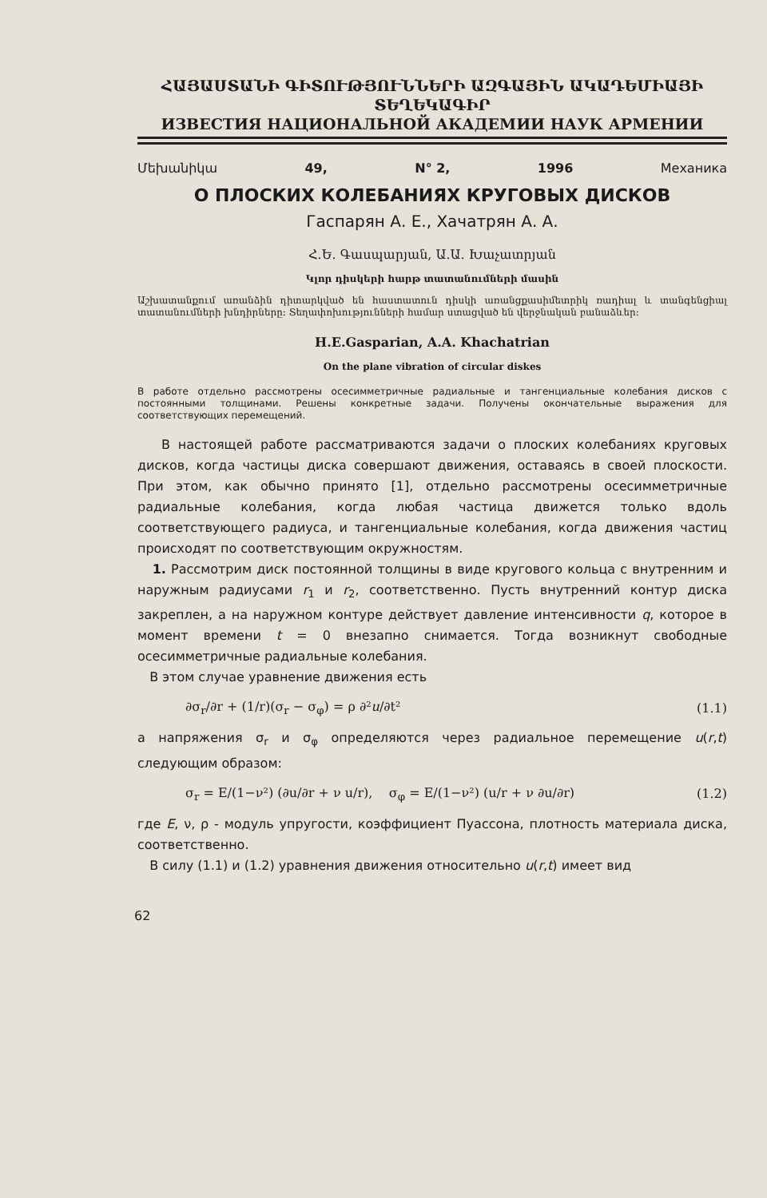ՀԱՅԱՍՏԱՆԻ ԳԻՏՈՒԹՅՈՒՆՆԵՐԻ ԱԶԳԱՅԻՆ ԱԿԱԴԵՄԻԱՅԻ ՏԵՂԵԿԱԳԻՐ
ИЗВЕСТИЯ НАЦИОНАЛЬНОЙ АКАДЕМИИ НАУК АРМЕНИИ
Մեխանիկա 49, N° 2, 1996 Механика
О ПЛОСКИХ КОЛЕБАНИЯХ КРУГОВЫХ ДИСКОВ
Гаспарян А. Е., Хачатрян А. А.
Հ.Ե. Գասպարյան, Ա.Ա. Խաչատրյան
Կլոր դիսկերի հարթ տատանումների մասին
Աշխատանքում առանձին դիտարկված են հաստատուն դիսկի առանցքասիմետրիկ ռադիալ և տանգենցիալ տատանումների խնդիրները: Տեղափոխությունների համար ստացված են վերջնական բանաձևեր:
H.E.Gasparian, A.A. Khachatrian
On the plane vibration of circular diskes
В работе отдельно рассмотрены осесимметричные радиальные и тангенциальные колебания дисков с постоянными толщинами. Решены конкретные задачи. Получены окончательные выражения для соответствующих перемещений.
В настоящей работе рассматриваются задачи о плоских колебаниях круговых дисков, когда частицы диска совершают движения, оставаясь в своей плоскости. При этом, как обычно принято [1], отдельно рассмотрены осесимметричные радиальные колебания, когда любая частица движется только вдоль соответствующего радиуса, и тангенциальные колебания, когда движения частиц происходят по соответствующим окружностям.
1. Рассмотрим диск постоянной толщины в виде кругового кольца с внутренним и наружным радиусами r<sub>1</sub> и r<sub>2</sub>, соответственно. Пусть внутренний контур диска закреплен, а на наружном контуре действует давление интенсивности q, которое в момент времени t = 0 внезапно снимается. Тогда возникнут свободные осесимметричные радиальные колебания.
В этом случае уравнение движения есть
∂σ<sub>r</sub>/∂r + (1/r)(σ<sub>r</sub> − σ<sub>φ</sub>) = ρ ∂²u/∂t² (1.1)
а напряжения σ<sub>r</sub> и σ<sub>φ</sub> определяются через радиальное перемещение u(r,t) следующим образом:
σ<sub>r</sub> = E/(1−ν²) (∂u/∂r + ν u/r), σ<sub>φ</sub> = E/(1−ν²) (u/r + ν ∂u/∂r) (1.2)
где E, ν, ρ - модуль упругости, коэффициент Пуассона, плотность материала диска, соответственно.
В силу (1.1) и (1.2) уравнения движения относительно u(r,t) имеет вид
62